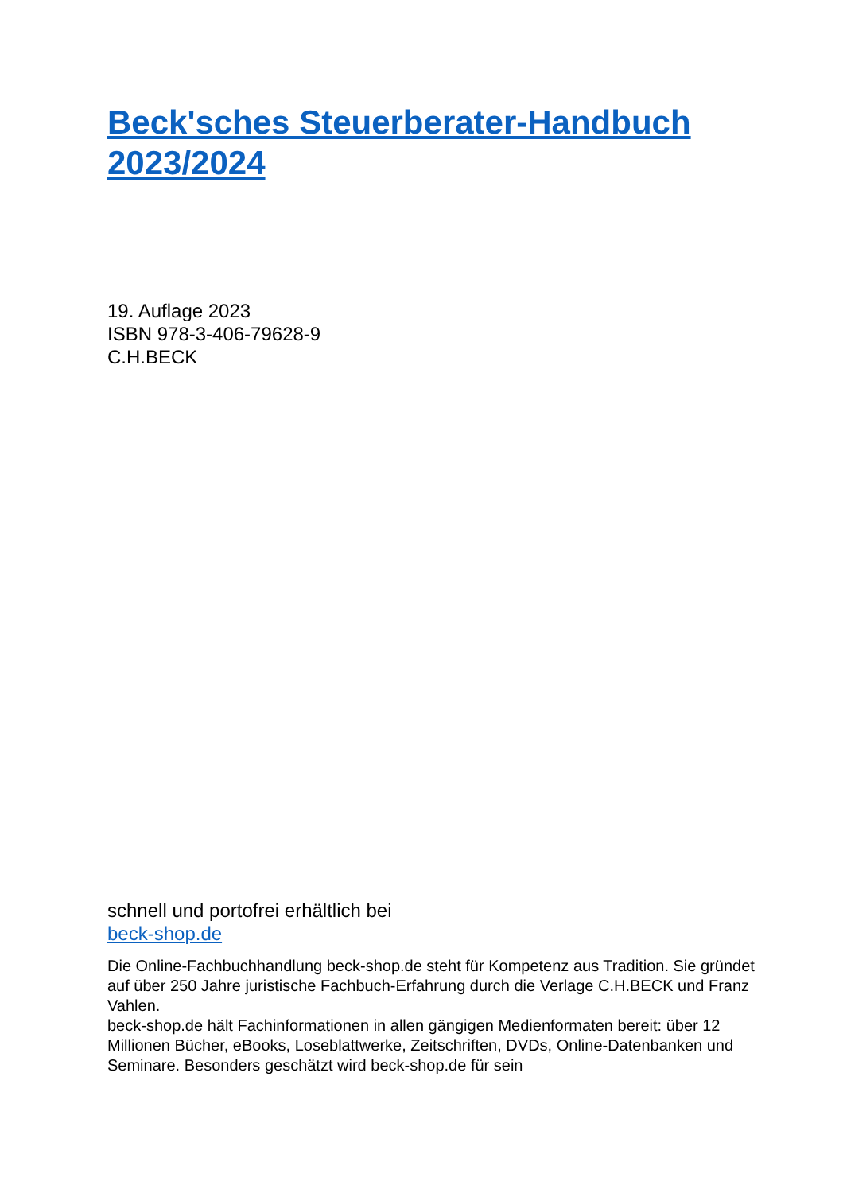Beck'sches Steuerberater-Handbuch 2023/2024
19. Auflage 2023
ISBN 978-3-406-79628-9
C.H.BECK
schnell und portofrei erhältlich bei
beck-shop.de
Die Online-Fachbuchhandlung beck-shop.de steht für Kompetenz aus Tradition. Sie gründet auf über 250 Jahre juristische Fachbuch-Erfahrung durch die Verlage C.H.BECK und Franz Vahlen.
beck-shop.de hält Fachinformationen in allen gängigen Medienformaten bereit: über 12 Millionen Bücher, eBooks, Loseblattwerke, Zeitschriften, DVDs, Online-Datenbanken und Seminare. Besonders geschätzt wird beck-shop.de für sein